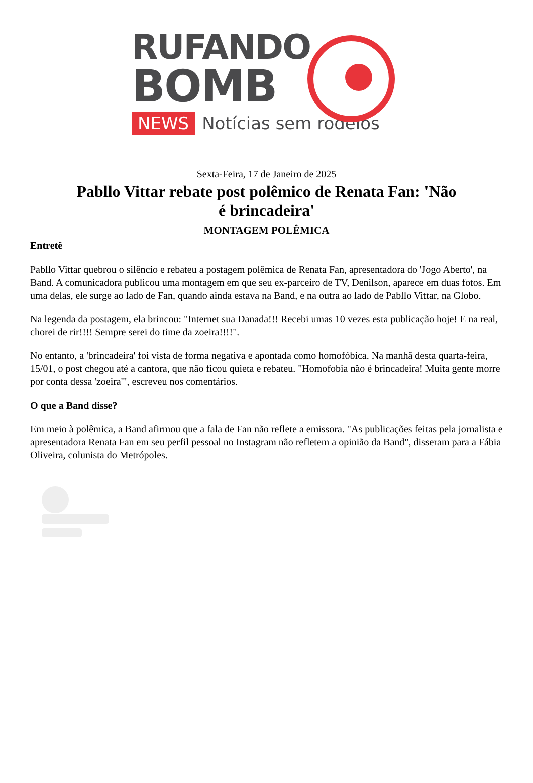RUFANDO
BOMB
NEWS Notícias sem rodeios
Sexta-Feira, 17 de Janeiro de 2025
Pabllo Vittar rebate post polêmico de Renata Fan: 'Não é brincadeira'
MONTAGEM POLÊMICA
Entretê
Pabllo Vittar quebrou o silêncio e rebateu a postagem polêmica de Renata Fan, apresentadora do 'Jogo Aberto', na Band. A comunicadora publicou uma montagem em que seu ex-parceiro de TV, Denilson, aparece em duas fotos. Em uma delas, ele surge ao lado de Fan, quando ainda estava na Band, e na outra ao lado de Pabllo Vittar, na Globo.
Na legenda da postagem, ela brincou: "Internet sua Danada!!! Recebi umas 10 vezes esta publicação hoje! E na real, chorei de rir!!!! Sempre serei do time da zoeira!!!!".
No entanto, a 'brincadeira' foi vista de forma negativa e apontada como homofóbica. Na manhã desta quarta-feira, 15/01, o post chegou até a cantora, que não ficou quieta e rebateu. "Homofobia não é brincadeira! Muita gente morre por conta dessa 'zoeira'", escreveu nos comentários.
O que a Band disse?
Em meio à polêmica, a Band afirmou que a fala de Fan não reflete a emissora. "As publicações feitas pela jornalista e apresentadora Renata Fan em seu perfil pessoal no Instagram não refletem a opinião da Band", disseram para a Fábia Oliveira, colunista do Metrópoles.